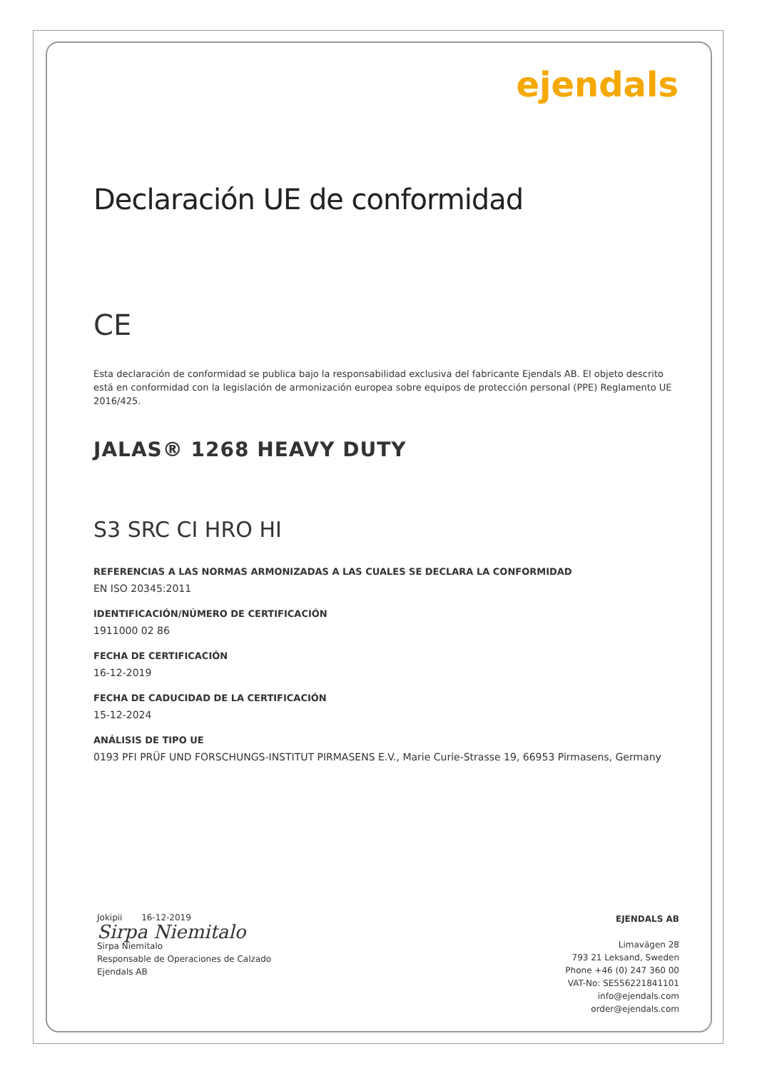ejendals
Declaración UE de conformidad
CE
Esta declaración de conformidad se publica bajo la responsabilidad exclusiva del fabricante Ejendals AB. El objeto descrito está en conformidad con la legislación de armonización europea sobre equipos de protección personal (PPE) Reglamento UE 2016/425.
JALAS® 1268 HEAVY DUTY
S3 SRC CI HRO HI
REFERENCIAS A LAS NORMAS ARMONIZADAS A LAS CUALES SE DECLARA LA CONFORMIDAD
EN ISO 20345:2011
IDENTIFICACIÓN/NÚMERO DE CERTIFICACIÓN
1911000 02 86
FECHA DE CERTIFICACIÓN
16-12-2019
FECHA DE CADUCIDAD DE LA CERTIFICACIÓN
15-12-2024
ANÁLISIS DE TIPO UE
0193 PFI PRÜF UND FORSCHUNGS-INSTITUT PIRMASENS E.V., Marie Curie-Strasse 19, 66953 Pirmasens, Germany
Jokipii 16-12-2019
Sirpa Niemitalo
Sirpa Niemitalo
Responsable de Operaciones de Calzado
Ejendals AB
EJENDALS AB
Limavägen 28
793 21 Leksand, Sweden
Phone +46 (0) 247 360 00
VAT-No: SE556221841101
info@ejendals.com
order@ejendals.com